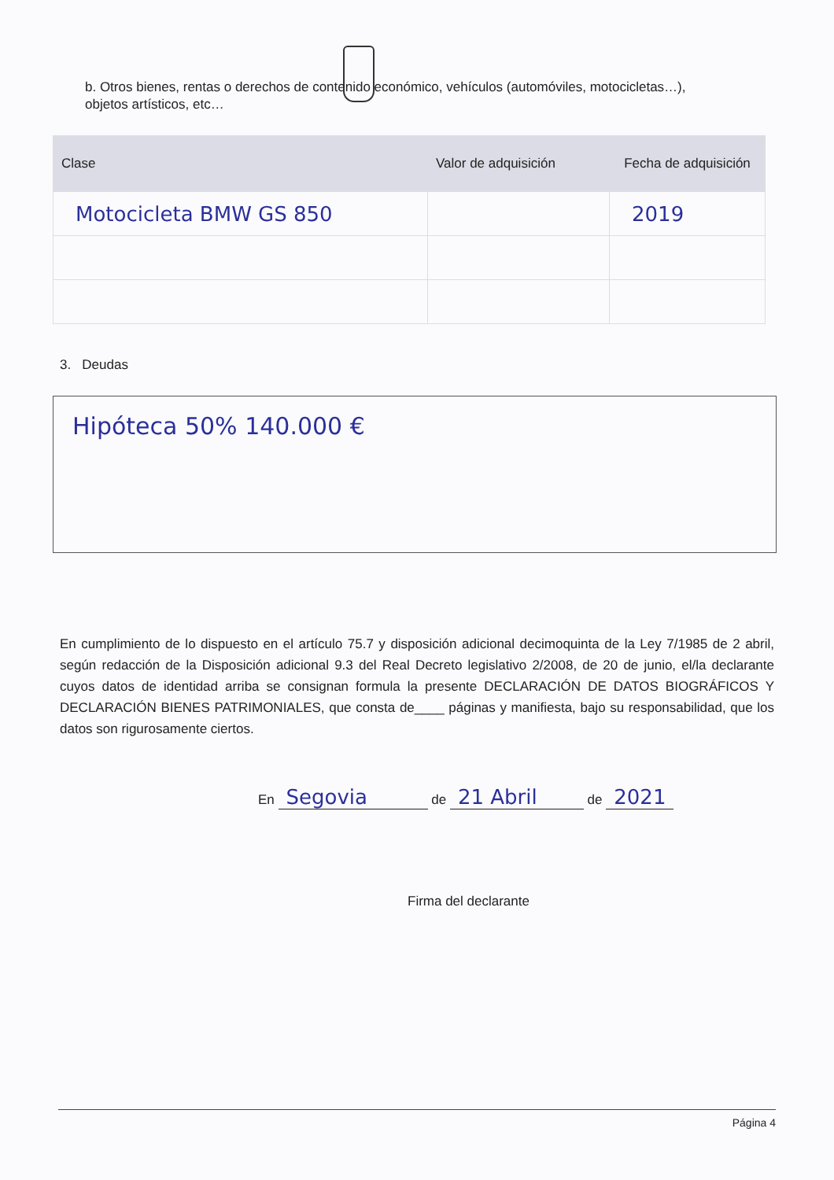b. Otros bienes, rentas o derechos de contenido económico, vehículos (automóviles, motocicletas…), objetos artísticos, etc…
| Clase | Valor de adquisición | Fecha de adquisición |
| --- | --- | --- |
| Motocicleta BMW GS 850 | | 2019 |
3. Deudas
Hipóteca 50% 140.000 €
En cumplimiento de lo dispuesto en el artículo 75.7 y disposición adicional decimoquinta de la Ley 7/1985 de 2 abril, según redacción de la Disposición adicional 9.3 del Real Decreto legislativo 2/2008, de 20 de junio, el/la declarante cuyos datos de identidad arriba se consignan formula la presente DECLARACIÓN DE DATOS BIOGRÁFICOS Y DECLARACIÓN BIENES PATRIMONIALES, que consta de____ páginas y manifiesta, bajo su responsabilidad, que los datos son rigurosamente ciertos.
En Segovia de 21 Abril de 2021
Firma del declarante
Página 4